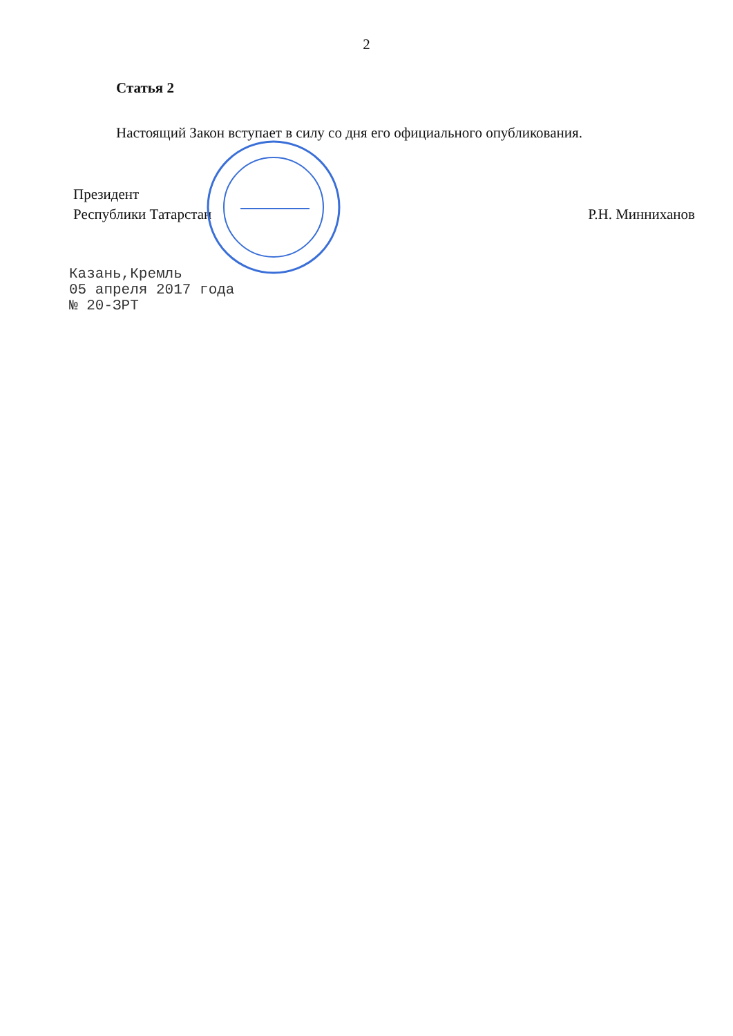2
Статья 2
Настоящий Закон вступает в силу со дня его официального опубликования.
Президент
Республики Татарстан
Р.Н. Минниханов
Казань,Кремль
05 апреля 2017 года
№ 20-ЗРТ